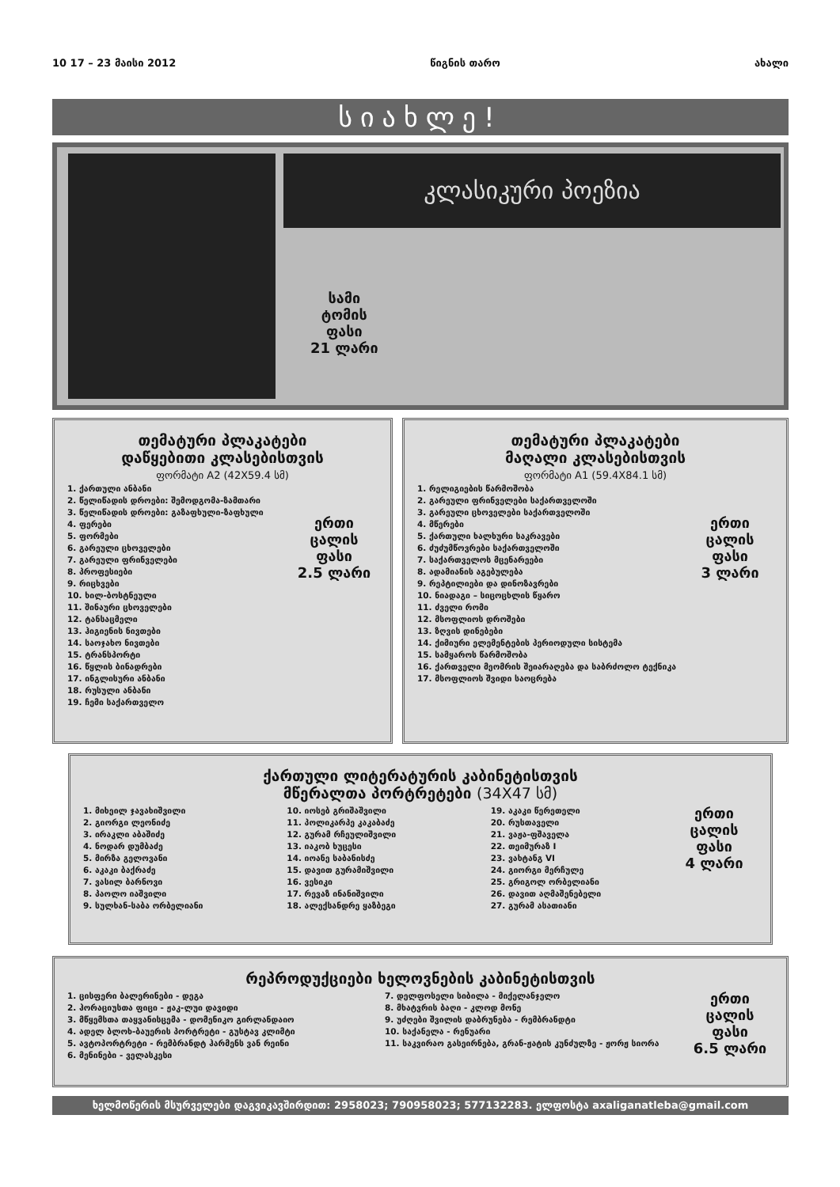10 17 – 23 მაისი 2012 წიგნის თარო ახალი
სიახლე!
კლასიკური პოეზია
სამი
ტომის
ფასი
21 ლარი
თემატური პლაკატები
დაწყებითი კლასებისთვის
ფორმატი A2 (42X59.4 სმ)
ერთი
ცალის
ფასი
2.5 ლარი
1. ქართული ანბანი
2. წელიწადის დროები: შემოდგომა-ზამთარი
3. წელიწადის დროები: გაზაფხული-ზაფხული
4. ფერები
5. ფორმები
6. გარეული ცხოველები
7. გარეული ფრინველები
8. პროფესიები
9. რიცხვები
10. ხილ-ბოსტნეული
11. შინაური ცხოველები
12. ტანსაცმელი
13. ჰიგიენის ნივთები
14. საოჯახო ნივთები
15. ტრანსპორტი
16. წყლის ბინადრები
17. ინგლისური ანბანი
18. რუსული ანბანი
19. ჩემი საქართველო
თემატური პლაკატები
მაღალი კლასებისთვის
ფორმატი A1 (59.4X84.1 სმ)
ერთი
ცალის
ფასი
3 ლარი
1. რელიგიების წარმოშობა
2. გარეული ფრინველები საქართველოში
3. გარეული ცხოველები საქართველოში
4. მწერები
5. ქართული ხალხური საკრავები
6. ძუძუმწოვრები საქართველოში
7. საქართველოს მცენარეები
8. ადამიანის აგებულება
9. რეპტილიები და დინოზავრები
10. ნიადაგი – სიცოცხლის წყარო
11. ძველი რომი
12. მსოფლიოს დროშები
13. ზღვის დინებები
14. ქიმიური ელემენტების პერიოდული სისტემა
15. სამყაროს წარმოშობა
16. ქართველი მეომრის შეიარაღება და საბრძოლო ტექნიკა
17. მსოფლიოს შვიდი საოცრება
ქართული ლიტერატურის კაბინეტისთვის
მწერალთა პორტრეტები (34X47 სმ)
ერთი
ცალის
ფასი
4 ლარი
1. მიხეილ ჯავახიშვილი
2. გიორგი ლეონიძე
3. ირაკლი აბაშიძე
4. ნოდარ დუმბაძე
5. მირზა გელოვანი
6. აკაკი ბაქრაძე
7. ვასილ ბარნოვი
8. პაოლო იაშვილი
9. სულხან-საბა ორბელიანი
10. იოსებ გრიშაშვილი
11. პოლიკარპე კაკაბაძე
12. გურამ რჩეულიშვილი
13. იაკობ ხუცესი
14. იოანე საბანისძე
15. დავით გურამიშვილი
16. ვესიკი
17. რევაზ ინანიშვილი
18. ალექსანდრე ყაზბეგი
19. აკაკი წერეთელი
20. რუსთაველი
21. ვაჟა-ფშაველა
22. თეიმურაზ I
23. ვახტანგ VI
24. გიორგი მერჩულე
25. გრიგოლ ორბელიანი
26. დავით აღმაშენებელი
27. გურამ ასათიანი
რეპროდუქციები ხელოვნების კაბინეტისთვის
ერთი
ცალის
ფასი
6.5 ლარი
1. ცისფერი ბალერინები - დეგა
2. ჰორაციუსთა ფიცი - ჟაკ-ლუი დავიდი
3. მწყემსთა თაყვანისცემა - დომენიკო გირლანდაიო
4. ადელ ბლოხ-ბაუერის პორტრეტი - გუსტავ კლიმტი
5. ავტოპორტრეტი - რემბრანდტ ჰარმენს ვან რეინი
6. მენინები - ველასკესი
7. დელფოსელი სიბილა - მიქელანჯელო
8. მხატვრის ბაღი - კლოდ მონე
9. უძღები შვილის დაბრუნება - რემბრანდტი
10. საქანელა - რენუარი
11. საკვირაო გასეირნება, გრან-ჟატის კუნძულზე - ჟორჟ სიორა
ხელმოწერის მსურველები დაგვიკავშირდით: 2958023; 790958023; 577132283. ელფოსტა axaliganatleba@gmail.com